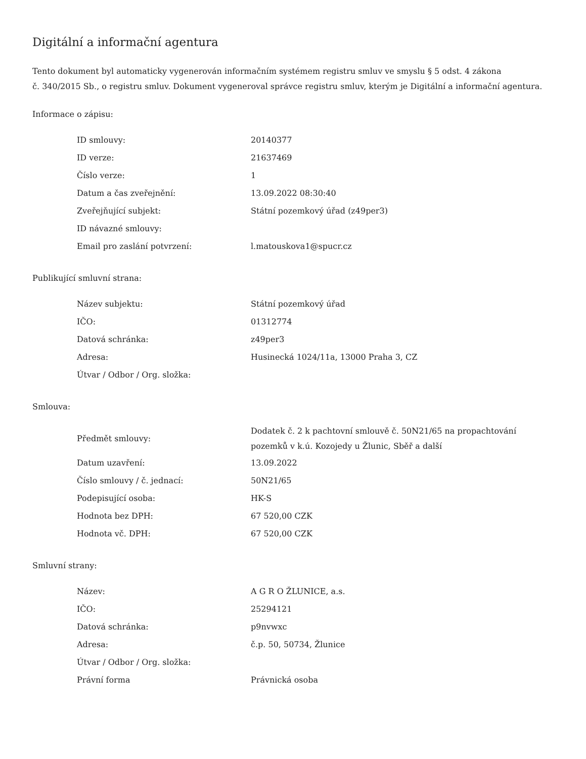Digitální a informační agentura
Tento dokument byl automaticky vygenerován informačním systémem registru smluv ve smyslu § 5 odst. 4 zákona
č. 340/2015 Sb., o registru smluv. Dokument vygeneroval správce registru smluv, kterým je Digitální a informační agentura.
Informace o zápisu:
| ID smlouvy: | 20140377 |
| ID verze: | 21637469 |
| Číslo verze: | 1 |
| Datum a čas zveřejnění: | 13.09.2022 08:30:40 |
| Zveřejňující subjekt: | Státní pozemkový úřad (z49per3) |
| ID návazné smlouvy: | |
| Email pro zaslání potvrzení: | l.matouskova1@spucr.cz |
Publikující smluvní strana:
| Název subjektu: | Státní pozemkový úřad |
| IČO: | 01312774 |
| Datová schránka: | z49per3 |
| Adresa: | Husinecká 1024/11a, 13000 Praha 3, CZ |
| Útvar / Odbor / Org. složka: | |
Smlouva:
| Předmět smlouvy: | Dodatek č. 2 k pachtovní smlouvě č. 50N21/65 na propachtování pozemků v k.ú. Kozojedy u Žlunic, Sběř a další |
| Datum uzavření: | 13.09.2022 |
| Číslo smlouvy / č. jednací: | 50N21/65 |
| Podepisující osoba: | HK-S |
| Hodnota bez DPH: | 67 520,00 CZK |
| Hodnota vč. DPH: | 67 520,00 CZK |
Smluvní strany:
| Název: | A G R O ŽLUNICE, a.s. |
| IČO: | 25294121 |
| Datová schránka: | p9nvwxc |
| Adresa: | č.p. 50, 50734, Žlunice |
| Útvar / Odbor / Org. složka: | |
| Právní forma | Právnická osoba |